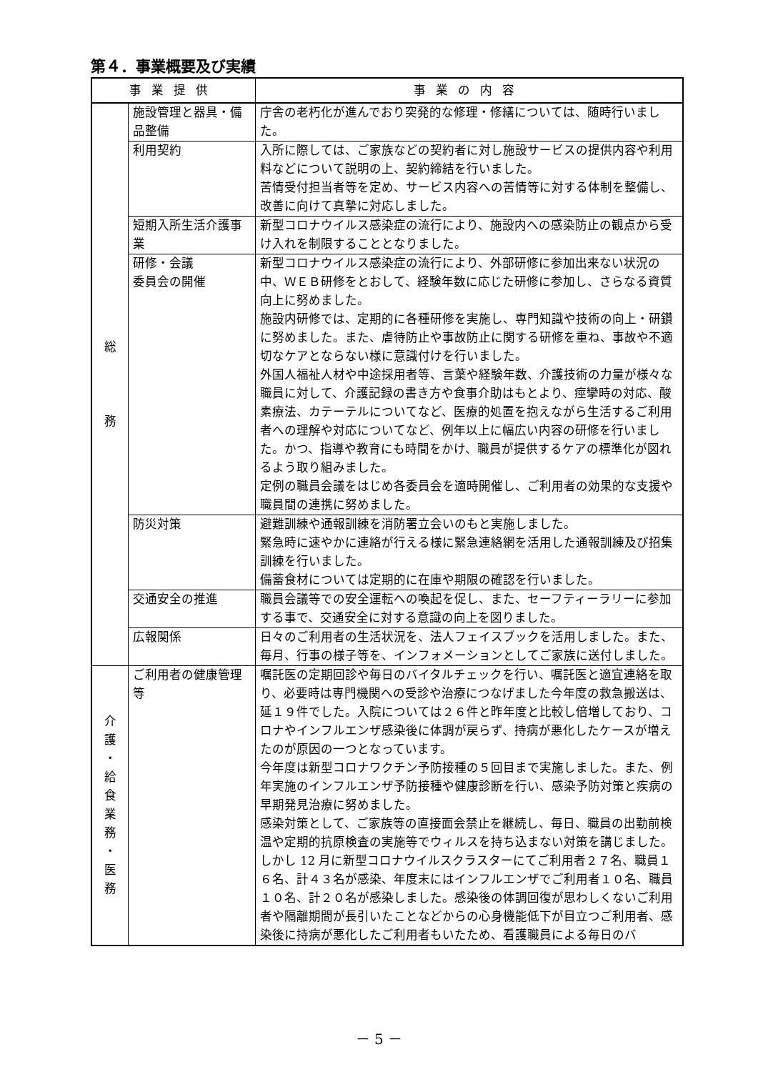第４．事業概要及び実績
| 事業提供 | | 事業の内容 |
| --- | --- | --- |
| 総 務 | 施設管理と器具・備品整備 | 庁舎の老朽化が進んでおり突発的な修理・修繕については、随時行いました。 |
| | 利用契約 | 入所に際しては、ご家族などの契約者に対し施設サービスの提供内容や利用料などについて説明の上、契約締結を行いました。 苦情受付担当者等を定め、サービス内容への苦情等に対する体制を整備し、改善に向けて真摯に対応しました。 |
| | 短期入所生活介護事業 | 新型コロナウイルス感染症の流行により、施設内への感染防止の観点から受け入れを制限することとなりました。 |
| | 研修・会議 委員会の開催 | 新型コロナウイルス感染症の流行により、外部研修に参加出来ない状況の中、ＷＥＢ研修をとおして、経験年数に応じた研修に参加し、さらなる資質向上に努めました。 施設内研修では、定期的に各種研修を実施し、専門知識や技術の向上・研鑽に努めました。また、虐待防止や事故防止に関する研修を重ね、事故や不適切なケアとならない様に意識付けを行いました。 外国人福祉人材や中途採用者等、言葉や経験年数、介護技術の力量が様々な職員に対して、介護記録の書き方や食事介助はもとより、痙攣時の対応、酸素療法、カテーテルについてなど、医療的処置を抱えながら生活するご利用者への理解や対応についてなど、例年以上に幅広い内容の研修を行いました。かつ、指導や教育にも時間をかけ、職員が提供するケアの標準化が図れるよう取り組みました。 定例の職員会議をはじめ各委員会を適時開催し、ご利用者の効果的な支援や職員間の連携に努めました。 |
| | 防災対策 | 避難訓練や通報訓練を消防署立会いのもと実施しました。 緊急時に速やかに連絡が行える様に緊急連絡網を活用した通報訓練及び招集訓練を行いました。 備蓄食材については定期的に在庫や期限の確認を行いました。 |
| | 交通安全の推進 | 職員会議等での安全運転への喚起を促し、また、セーフティーラリーに参加する事で、交通安全に対する意識の向上を図りました。 |
| | 広報関係 | 日々のご利用者の生活状況を、法人フェイスブックを活用しました。また、毎月、行事の様子等を、インフォメーションとしてご家族に送付しました。 |
| 介 護 ・ 給 食 業 務 ・ 医 務 | ご利用者の健康管理等 | 嘱託医の定期回診や毎日のバイタルチェックを行い、嘱託医と適宜連絡を取り、必要時は専門機関への受診や治療につなげました今年度の救急搬送は、延１９件でした。入院については２６件と昨年度と比較し倍増しており、コロナやインフルエンザ感染後に体調が戻らず、持病が悪化したケースが増えたのが原因の一つとなっています。 今年度は新型コロナワクチン予防接種の５回目まで実施しました。また、例年実施のインフルエンザ予防接種や健康診断を行い、感染予防対策と疾病の早期発見治療に努めました。 感染対策として、ご家族等の直接面会禁止を継続し、毎日、職員の出勤前検温や定期的抗原検査の実施等でウィルスを持ち込まない対策を講じました。しかし 12 月に新型コロナウイルスクラスターにてご利用者２７名、職員１６名、計４３名が感染、年度末にはインフルエンザでご利用者１０名、職員１０名、計２０名が感染しました。感染後の体調回復が思わしくないご利用者や隔離期間が長引いたことなどからの心身機能低下が目立つご利用者、感染後に持病が悪化したご利用者もいたため、看護職員による毎日のバ |
－ 5 －